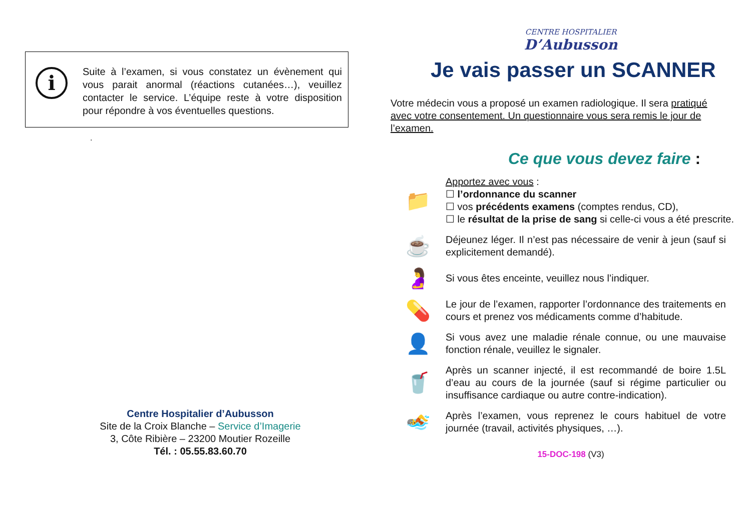i
Suite à l’examen, si vous constatez un évènement qui vous parait anormal (réactions cutanées…), veuillez contacter le service. L’équipe reste à votre disposition pour répondre à vos éventuelles questions.
.
Centre Hospitalier d’Aubusson
Site de la Croix Blanche – Service d’Imagerie
3, Côte Ribière – 23200 Moutier Rozeille
Tél. : 05.55.83.60.70
CENTRE HOSPITALIER
D’Aubusson
Je vais passer un SCANNER
Votre médecin vous a proposé un examen radiologique. Il sera pratiqué avec votre consentement. Un questionnaire vous sera remis le jour de l’examen.
Ce que vous devez faire :
📁
Apportez avec vous :
☐ l’ordonnance du scanner
☐ vos précédents examens (comptes rendus, CD),
☐ le résultat de la prise de sang si celle-ci vous a été prescrite.
☕
Déjeunez léger. Il n’est pas nécessaire de venir à jeun (sauf si explicitement demandé).
🤰
Si vous êtes enceinte, veuillez nous l’indiquer.
💊
Le jour de l’examen, rapporter l’ordonnance des traitements en cours et prenez vos médicaments comme d’habitude.
👤
Si vous avez une maladie rénale connue, ou une mauvaise fonction rénale, veuillez le signaler.
🥤
Après un scanner injecté, il est recommandé de boire 1.5L d’eau au cours de la journée (sauf si régime particulier ou insuffisance cardiaque ou autre contre-indication).
🏊
Après l’examen, vous reprenez le cours habituel de votre journée (travail, activités physiques, …).
15-DOC-198 (V3)